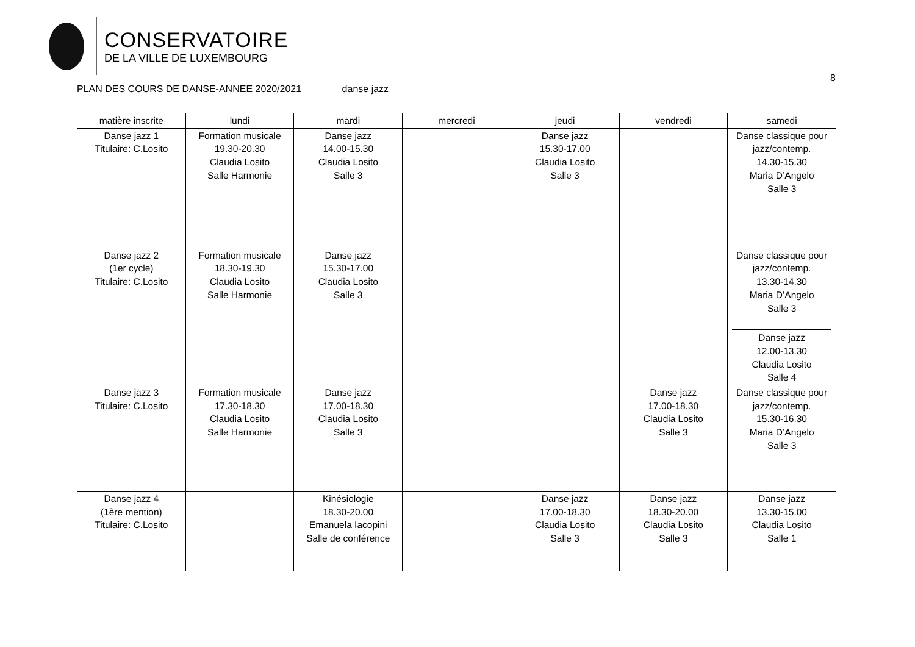CONSERVATOIRE
DE LA VILLE DE LUXEMBOURG
8
PLAN DES COURS DE DANSE-ANNEE 2020/2021 danse jazz
| matière inscrite | lundi | mardi | mercredi | jeudi | vendredi | samedi |
| --- | --- | --- | --- | --- | --- | --- |
| Danse jazz 1 Titulaire: C.Losito | Formation musicale 19.30-20.30 Claudia Losito Salle Harmonie | Danse jazz 14.00-15.30 Claudia Losito Salle 3 | | Danse jazz 15.30-17.00 Claudia Losito Salle 3 | | Danse classique pour jazz/contemp. 14.30-15.30 Maria D’Angelo Salle 3 |
| Danse jazz 2 (1er cycle) Titulaire: C.Losito | Formation musicale 18.30-19.30 Claudia Losito Salle Harmonie | Danse jazz 15.30-17.00 Claudia Losito Salle 3 | | | | Danse classique pour jazz/contemp. 13.30-14.30 Maria D’Angelo Salle 3 Danse jazz 12.00-13.30 Claudia Losito Salle 4 |
| Danse jazz 3 Titulaire: C.Losito | Formation musicale 17.30-18.30 Claudia Losito Salle Harmonie | Danse jazz 17.00-18.30 Claudia Losito Salle 3 | | | Danse jazz 17.00-18.30 Claudia Losito Salle 3 | Danse classique pour jazz/contemp. 15.30-16.30 Maria D’Angelo Salle 3 |
| Danse jazz 4 (1ère mention) Titulaire: C.Losito | | Kinésiologie 18.30-20.00 Emanuela Iacopini Salle de conférence | | Danse jazz 17.00-18.30 Claudia Losito Salle 3 | Danse jazz 18.30-20.00 Claudia Losito Salle 3 | Danse jazz 13.30-15.00 Claudia Losito Salle 1 |